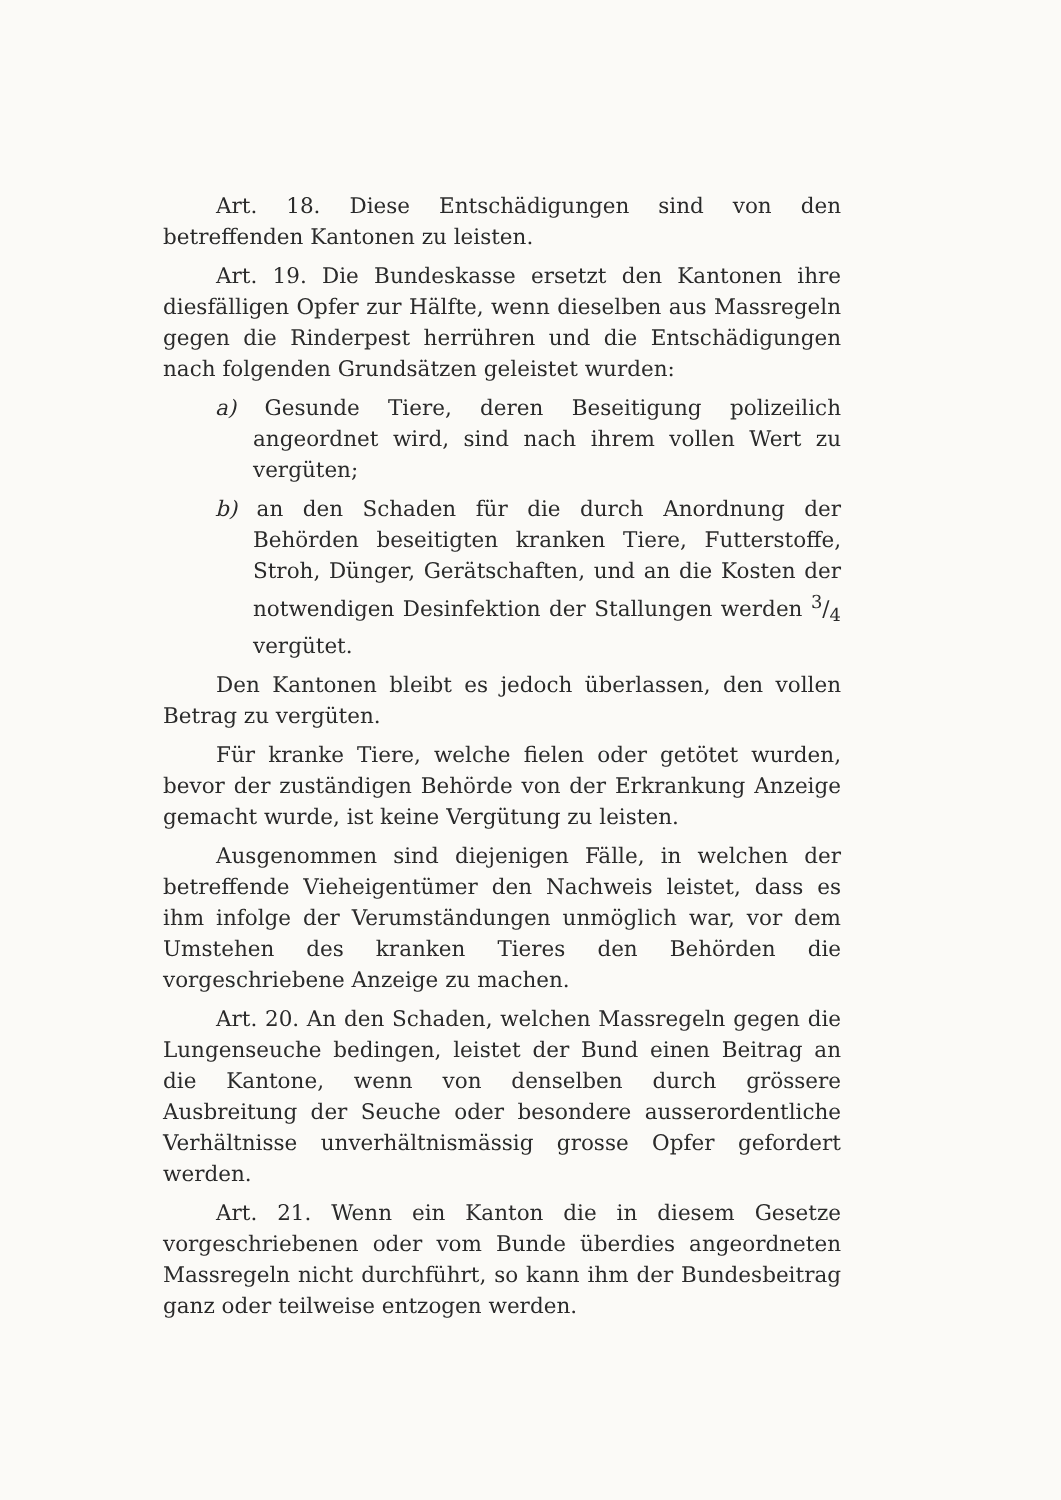Art. 18. Diese Entschädigungen sind von den betreffenden Kantonen zu leisten.
Art. 19. Die Bundeskasse ersetzt den Kantonen ihre diesfälligen Opfer zur Hälfte, wenn dieselben aus Massregeln gegen die Rinderpest herrühren und die Entschädigungen nach folgenden Grundsätzen geleistet wurden:
a) Gesunde Tiere, deren Beseitigung polizeilich angeordnet wird, sind nach ihrem vollen Wert zu vergüten;
b) an den Schaden für die durch Anordnung der Behörden beseitigten kranken Tiere, Futterstoffe, Stroh, Dünger, Gerätschaften, und an die Kosten der notwendigen Desinfektion der Stallungen werden 3/4 vergütet.
Den Kantonen bleibt es jedoch überlassen, den vollen Betrag zu vergüten.
Für kranke Tiere, welche fielen oder getötet wurden, bevor der zuständigen Behörde von der Erkrankung Anzeige gemacht wurde, ist keine Vergütung zu leisten.
Ausgenommen sind diejenigen Fälle, in welchen der betreffende Vieheigentümer den Nachweis leistet, dass es ihm infolge der Verumständungen unmöglich war, vor dem Umstehen des kranken Tieres den Behörden die vorgeschriebene Anzeige zu machen.
Art. 20. An den Schaden, welchen Massregeln gegen die Lungenseuche bedingen, leistet der Bund einen Beitrag an die Kantone, wenn von denselben durch grössere Ausbreitung der Seuche oder besondere ausserordentliche Verhältnisse unverhältnismässig grosse Opfer gefordert werden.
Art. 21. Wenn ein Kanton die in diesem Gesetze vorgeschriebenen oder vom Bunde überdies angeordneten Massregeln nicht durchführt, so kann ihm der Bundesbeitrag ganz oder teilweise entzogen werden.